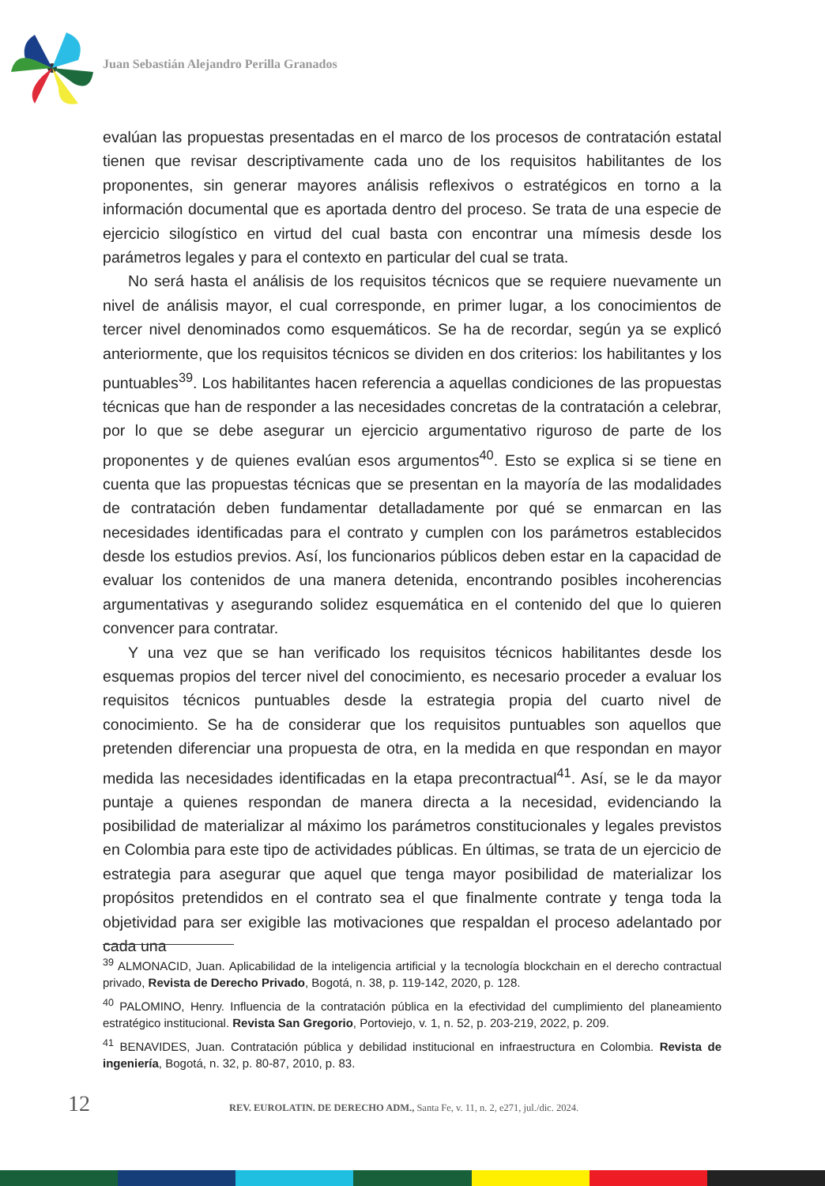Juan Sebastián Alejandro Perilla Granados
evalúan las propuestas presentadas en el marco de los procesos de contratación estatal tienen que revisar descriptivamente cada uno de los requisitos habilitantes de los proponentes, sin generar mayores análisis reflexivos o estratégicos en torno a la información documental que es aportada dentro del proceso. Se trata de una especie de ejercicio silogístico en virtud del cual basta con encontrar una mímesis desde los parámetros legales y para el contexto en particular del cual se trata.
No será hasta el análisis de los requisitos técnicos que se requiere nuevamente un nivel de análisis mayor, el cual corresponde, en primer lugar, a los conocimientos de tercer nivel denominados como esquemáticos. Se ha de recordar, según ya se explicó anteriormente, que los requisitos técnicos se dividen en dos criterios: los habilitantes y los puntuables<sup>39</sup>. Los habilitantes hacen referencia a aquellas condiciones de las propuestas técnicas que han de responder a las necesidades concretas de la contratación a celebrar, por lo que se debe asegurar un ejercicio argumentativo riguroso de parte de los proponentes y de quienes evalúan esos argumentos<sup>40</sup>. Esto se explica si se tiene en cuenta que las propuestas técnicas que se presentan en la mayoría de las modalidades de contratación deben fundamentar detalladamente por qué se enmarcan en las necesidades identificadas para el contrato y cumplen con los parámetros establecidos desde los estudios previos. Así, los funcionarios públicos deben estar en la capacidad de evaluar los contenidos de una manera detenida, encontrando posibles incoherencias argumentativas y asegurando solidez esquemática en el contenido del que lo quieren convencer para contratar.
Y una vez que se han verificado los requisitos técnicos habilitantes desde los esquemas propios del tercer nivel del conocimiento, es necesario proceder a evaluar los requisitos técnicos puntuables desde la estrategia propia del cuarto nivel de conocimiento. Se ha de considerar que los requisitos puntuables son aquellos que pretenden diferenciar una propuesta de otra, en la medida en que respondan en mayor medida las necesidades identificadas en la etapa precontractual<sup>41</sup>. Así, se le da mayor puntaje a quienes respondan de manera directa a la necesidad, evidenciando la posibilidad de materializar al máximo los parámetros constitucionales y legales previstos en Colombia para este tipo de actividades públicas. En últimas, se trata de un ejercicio de estrategia para asegurar que aquel que tenga mayor posibilidad de materializar los propósitos pretendidos en el contrato sea el que finalmente contrate y tenga toda la objetividad para ser exigible las motivaciones que respaldan el proceso adelantado por cada una
<sup>39</sup> ALMONACID, Juan. Aplicabilidad de la inteligencia artificial y la tecnología blockchain en el derecho contractual privado, Revista de Derecho Privado, Bogotá, n. 38, p. 119-142, 2020, p. 128.
<sup>40</sup> PALOMINO, Henry. Influencia de la contratación pública en la efectividad del cumplimiento del planeamiento estratégico institucional. Revista San Gregorio, Portoviejo, v. 1, n. 52, p. 203-219, 2022, p. 209.
<sup>41</sup> BENAVIDES, Juan. Contratación pública y debilidad institucional en infraestructura en Colombia. Revista de ingeniería, Bogotá, n. 32, p. 80-87, 2010, p. 83.
12 REV. EUROLATIN. DE DERECHO ADM., Santa Fe, v. 11, n. 2, e271, jul./dic. 2024.